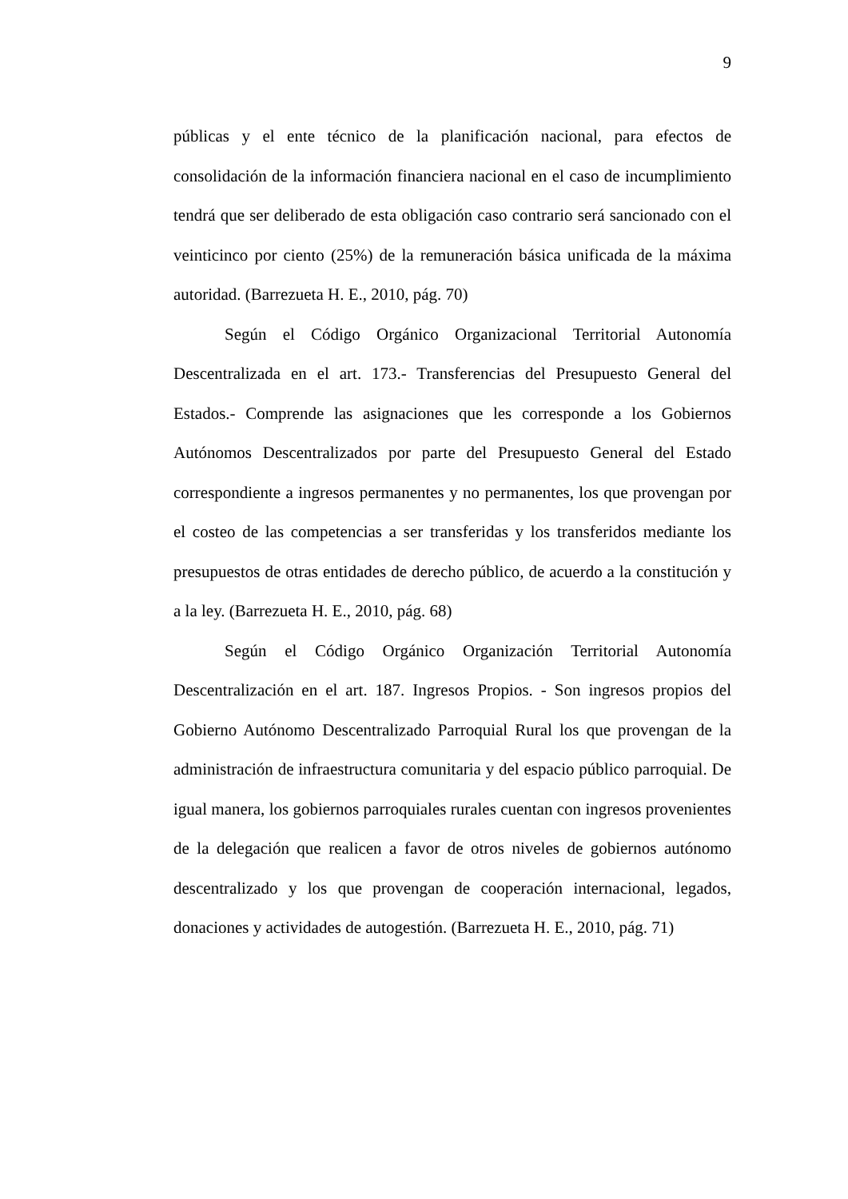9
públicas y el ente técnico de la planificación nacional, para efectos de consolidación de la información financiera nacional en el caso de incumplimiento tendrá que ser deliberado de esta obligación caso contrario será sancionado con el veinticinco por ciento (25%) de la remuneración básica unificada de la máxima autoridad. (Barrezueta H. E., 2010, pág. 70)
Según el Código Orgánico Organizacional Territorial Autonomía Descentralizada en el art. 173.- Transferencias del Presupuesto General del Estados.- Comprende las asignaciones que les corresponde a los Gobiernos Autónomos Descentralizados por parte del Presupuesto General del Estado correspondiente a ingresos permanentes y no permanentes, los que provengan por el costeo de las competencias a ser transferidas y los transferidos mediante los presupuestos de otras entidades de derecho público, de acuerdo a la constitución y a la ley. (Barrezueta H. E., 2010, pág. 68)
Según el Código Orgánico Organización Territorial Autonomía Descentralización en el art. 187. Ingresos Propios. - Son ingresos propios del Gobierno Autónomo Descentralizado Parroquial Rural los que provengan de la administración de infraestructura comunitaria y del espacio público parroquial. De igual manera, los gobiernos parroquiales rurales cuentan con ingresos provenientes de la delegación que realicen a favor de otros niveles de gobiernos autónomo descentralizado y los que provengan de cooperación internacional, legados, donaciones y actividades de autogestión. (Barrezueta H. E., 2010, pág. 71)